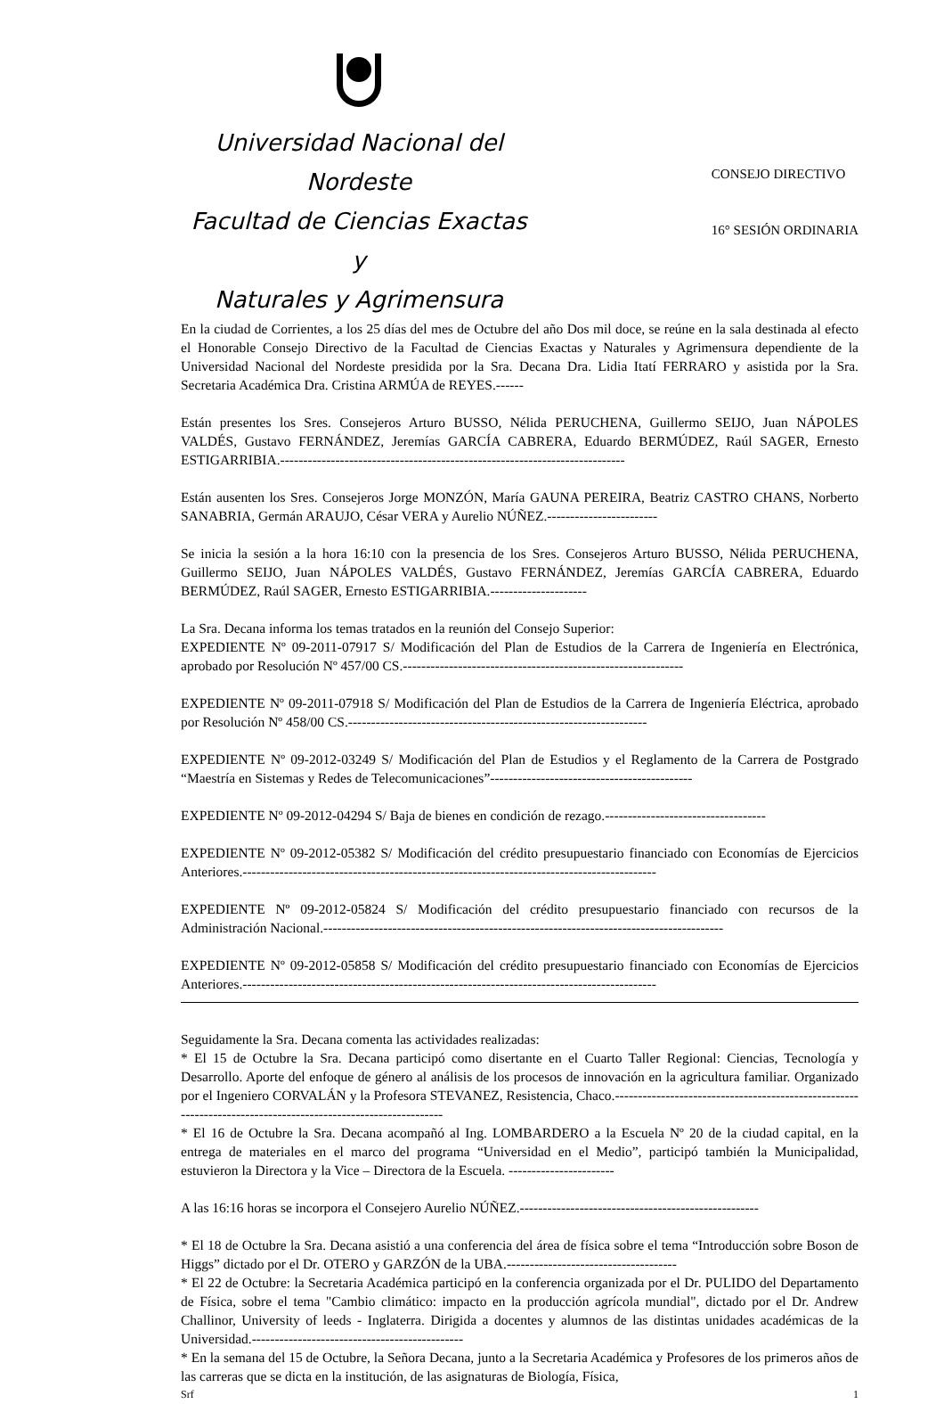Universidad Nacional del Nordeste
Facultad de Ciencias Exactas y
Naturales y Agrimensura
CONSEJO DIRECTIVO
16° SESIÓN ORDINARIA
En la ciudad de Corrientes, a los 25 días del mes de Octubre del año Dos mil doce, se reúne en la sala destinada al efecto el Honorable Consejo Directivo de la Facultad de Ciencias Exactas y Naturales y Agrimensura dependiente de la Universidad Nacional del Nordeste presidida por la Sra. Decana Dra. Lidia Itatí FERRARO y asistida por la Sra. Secretaria Académica Dra. Cristina ARMÚA de REYES.------
Están presentes los Sres. Consejeros Arturo BUSSO, Nélida PERUCHENA, Guillermo SEIJO, Juan NÁPOLES VALDÉS, Gustavo FERNÁNDEZ, Jeremías GARCÍA CABRERA, Eduardo BERMÚDEZ, Raúl SAGER, Ernesto ESTIGARRIBIA.---------------------------------------------------------------------------
Están ausenten los Sres. Consejeros Jorge MONZÓN, María GAUNA PEREIRA, Beatriz CASTRO CHANS, Norberto SANABRIA, Germán ARAUJO, César VERA y Aurelio NÚÑEZ.------------------------
Se inicia la sesión a la hora 16:10 con la presencia de los Sres. Consejeros Arturo BUSSO, Nélida PERUCHENA, Guillermo SEIJO, Juan NÁPOLES VALDÉS, Gustavo FERNÁNDEZ, Jeremías GARCÍA CABRERA, Eduardo BERMÚDEZ, Raúl SAGER, Ernesto ESTIGARRIBIA.---------------------
La Sra. Decana informa los temas tratados en la reunión del Consejo Superior:
EXPEDIENTE Nº 09-2011-07917 S/ Modificación del Plan de Estudios de la Carrera de Ingeniería en Electrónica, aprobado por Resolución Nº 457/00 CS.-------------------------------------------------------------
EXPEDIENTE Nº 09-2011-07918 S/ Modificación del Plan de Estudios de la Carrera de Ingeniería Eléctrica, aprobado por Resolución Nº 458/00 CS.-----------------------------------------------------------------
EXPEDIENTE Nº 09-2012-03249 S/ Modificación del Plan de Estudios y el Reglamento de la Carrera de Postgrado “Maestría en Sistemas y Redes de Telecomunicaciones”--------------------------------------------
EXPEDIENTE Nº 09-2012-04294 S/ Baja de bienes en condición de rezago.-----------------------------------
EXPEDIENTE Nº 09-2012-05382 S/ Modificación del crédito presupuestario financiado con Economías de Ejercicios Anteriores.------------------------------------------------------------------------------------------
EXPEDIENTE Nº 09-2012-05824 S/ Modificación del crédito presupuestario financiado con recursos de la Administración Nacional.---------------------------------------------------------------------------------------
EXPEDIENTE Nº 09-2012-05858 S/ Modificación del crédito presupuestario financiado con Economías de Ejercicios Anteriores.------------------------------------------------------------------------------------------
Seguidamente la Sra. Decana comenta las actividades realizadas:
* El 15 de Octubre la Sra. Decana participó como disertante en el Cuarto Taller Regional: Ciencias, Tecnología y Desarrollo. Aporte del enfoque de género al análisis de los procesos de innovación en la agricultura familiar. Organizado por el Ingeniero CORVALÁN y la Profesora STEVANEZ, Resistencia, Chaco.--------------------------------------------------------------------------------------------------------------
* El 16 de Octubre la Sra. Decana acompañó al Ing. LOMBARDERO a la Escuela Nº 20 de la ciudad capital, en la entrega de materiales en el marco del programa “Universidad en el Medio”, participó también la Municipalidad, estuvieron la Directora y la Vice – Directora de la Escuela. -----------------------
A las 16:16 horas se incorpora el Consejero Aurelio NÚÑEZ.----------------------------------------------------
* El 18 de Octubre la Sra. Decana asistió a una conferencia del área de física sobre el tema “Introducción sobre Boson de Higgs” dictado por el Dr. OTERO y GARZÓN de la UBA.-------------------------------------
* El 22 de Octubre: la Secretaria Académica participó en la conferencia organizada por el Dr. PULIDO del Departamento de Física, sobre el tema "Cambio climático: impacto en la producción agrícola mundial", dictado por el Dr. Andrew Challinor, University of leeds - Inglaterra. Dirigida a docentes y alumnos de las distintas unidades académicas de la Universidad.----------------------------------------------
* En la semana del 15 de Octubre, la Señora Decana, junto a la Secretaria Académica y Profesores de los primeros años de las carreras que se dicta en la institución, de las asignaturas de Biología, Física,
Srf 1